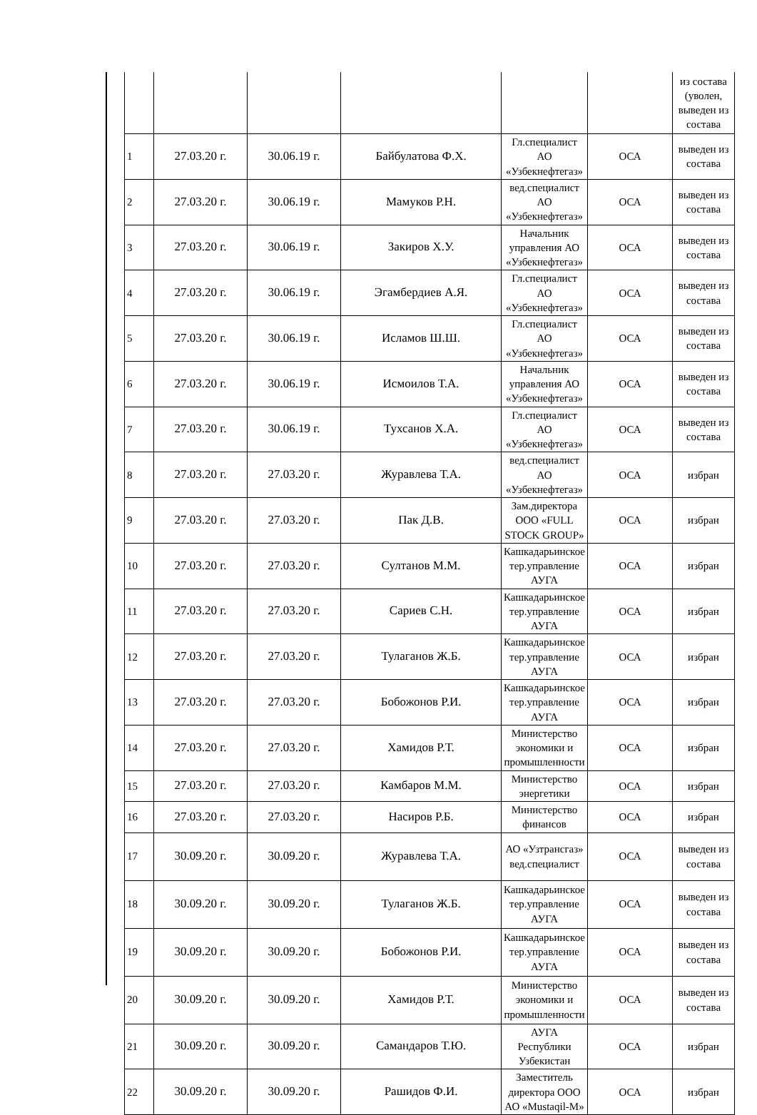| | | | | | | из состава (уволен, выведен из состава |
| 1 | 27.03.20 г. | 30.06.19 г. | Байбулатова Ф.Х. | Гл.специалист АО «Узбекнефтегаз» | ОСА | выведен из состава |
| 2 | 27.03.20 г. | 30.06.19 г. | Мамуков Р.Н. | вед.специалист АО «Узбекнефтегаз» | ОСА | выведен из состава |
| 3 | 27.03.20 г. | 30.06.19 г. | Закиров Х.У. | Начальник управления АО «Узбекнефтегаз» | ОСА | выведен из состава |
| 4 | 27.03.20 г. | 30.06.19 г. | Эгамбердиев А.Я. | Гл.специалист АО «Узбекнефтегаз» | ОСА | выведен из состава |
| 5 | 27.03.20 г. | 30.06.19 г. | Исламов Ш.Ш. | Гл.специалист АО «Узбекнефтегаз» | ОСА | выведен из состава |
| 6 | 27.03.20 г. | 30.06.19 г. | Исмоилов Т.А. | Начальник управления АО «Узбекнефтегаз» | ОСА | выведен из состава |
| 7 | 27.03.20 г. | 30.06.19 г. | Тухсанов Х.А. | Гл.специалист АО «Узбекнефтегаз» | ОСА | выведен из состава |
| 8 | 27.03.20 г. | 27.03.20 г. | Журавлева Т.А. | вед.специалист АО «Узбекнефтегаз» | ОСА | избран |
| 9 | 27.03.20 г. | 27.03.20 г. | Пак Д.В. | Зам.директора ООО «FULL STOCK GROUP» | ОСА | избран |
| 10 | 27.03.20 г. | 27.03.20 г. | Султанов М.М. | Кашкадарьинское тер.управление АУГА | ОСА | избран |
| 11 | 27.03.20 г. | 27.03.20 г. | Сариев С.Н. | Кашкадарьинское тер.управление АУГА | ОСА | избран |
| 12 | 27.03.20 г. | 27.03.20 г. | Тулаганов Ж.Б. | Кашкадарьинское тер.управление АУГА | ОСА | избран |
| 13 | 27.03.20 г. | 27.03.20 г. | Бобожонов Р.И. | Кашкадарьинское тер.управление АУГА | ОСА | избран |
| 14 | 27.03.20 г. | 27.03.20 г. | Хамидов Р.Т. | Министерство экономики и промышленности | ОСА | избран |
| 15 | 27.03.20 г. | 27.03.20 г. | Камбаров М.М. | Министерство энергетики | ОСА | избран |
| 16 | 27.03.20 г. | 27.03.20 г. | Насиров Р.Б. | Министерство финансов | ОСА | избран |
| 17 | 30.09.20 г. | 30.09.20 г. | Журавлева Т.А. | АО «Узтрансгаз» вед.специалист | ОСА | выведен из состава |
| 18 | 30.09.20 г. | 30.09.20 г. | Тулаганов Ж.Б. | Кашкадарьинское тер.управление АУГА | ОСА | выведен из состава |
| 19 | 30.09.20 г. | 30.09.20 г. | Бобожонов Р.И. | Кашкадарьинское тер.управление АУГА | ОСА | выведен из состава |
| 20 | 30.09.20 г. | 30.09.20 г. | Хамидов Р.Т. | Министерство экономики и промышленности | ОСА | выведен из состава |
| 21 | 30.09.20 г. | 30.09.20 г. | Самандаров Т.Ю. | АУГА Республики Узбекистан | ОСА | избран |
| 22 | 30.09.20 г. | 30.09.20 г. | Рашидов Ф.И. | Заместитель директора ООО АО «Mustaqil-M» | ОСА | избран |